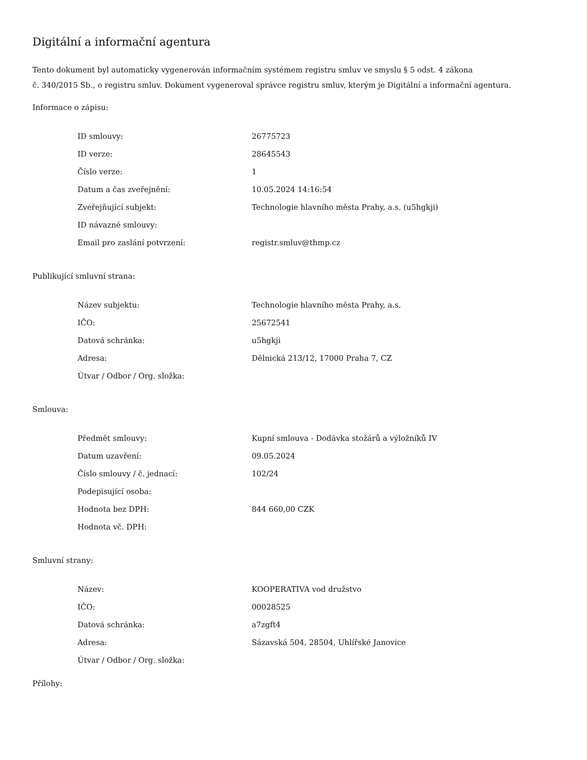Digitální a informační agentura
Tento dokument byl automaticky vygenerován informačním systémem registru smluv ve smyslu § 5 odst. 4 zákona
č. 340/2015 Sb., o registru smluv. Dokument vygeneroval správce registru smluv, kterým je Digitální a informační agentura.
Informace o zápisu:
| ID smlouvy: | 26775723 |
| ID verze: | 28645543 |
| Číslo verze: | 1 |
| Datum a čas zveřejnění: | 10.05.2024 14:16:54 |
| Zveřejňující subjekt: | Technologie hlavního města Prahy, a.s. (u5hgkji) |
| ID návazné smlouvy: | |
| Email pro zaslání potvrzení: | registr.smluv@thmp.cz |
Publikující smluvní strana:
| Název subjektu: | Technologie hlavního města Prahy, a.s. |
| IČO: | 25672541 |
| Datová schránka: | u5hgkji |
| Adresa: | Dělnická 213/12, 17000 Praha 7, CZ |
| Útvar / Odbor / Org. složka: | |
Smlouva:
| Předmět smlouvy: | Kupní smlouva - Dodávka stožárů a výložníků IV |
| Datum uzavření: | 09.05.2024 |
| Číslo smlouvy / č. jednací: | 102/24 |
| Podepisující osoba: | |
| Hodnota bez DPH: | 844 660,00 CZK |
| Hodnota vč. DPH: | |
Smluvní strany:
| Název: | KOOPERATIVA vod družstvo |
| IČO: | 00028525 |
| Datová schránka: | a7zgft4 |
| Adresa: | Sázavská 504, 28504, Uhlířské Janovice |
| Útvar / Odbor / Org. složka: | |
Přílohy: